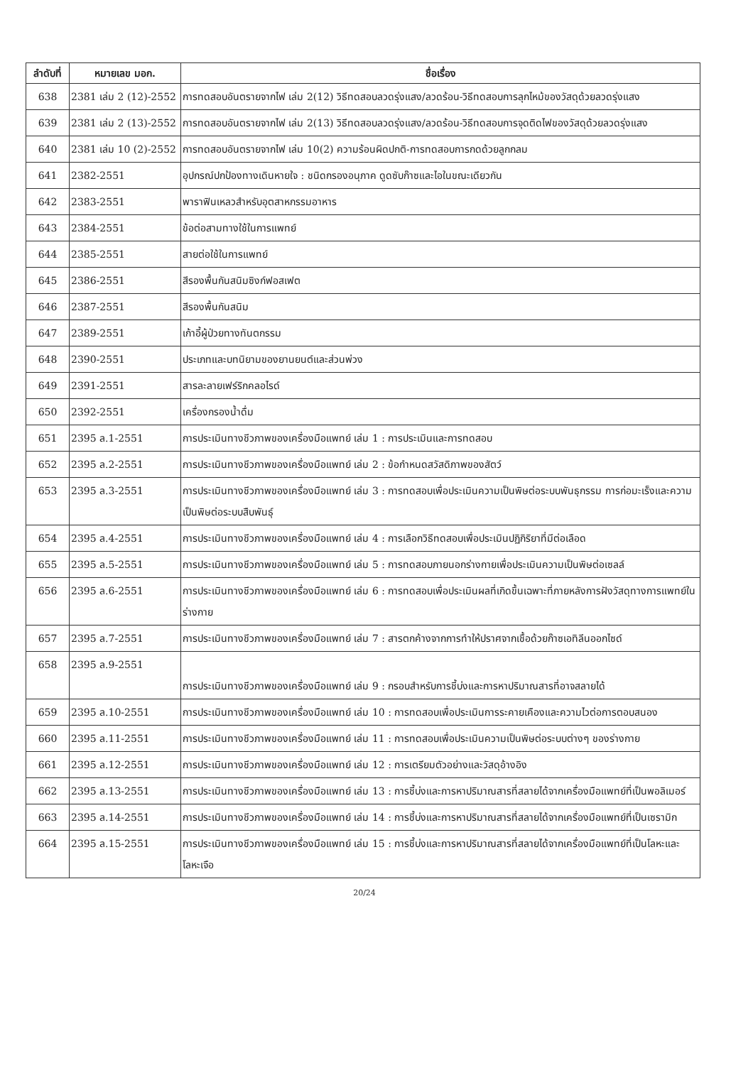| ลำดับที่ | หมายเลข มอก. | ชื่อเรื่อง |
| --- | --- | --- |
| 638 | 2381 เล่ม 2 (12)-2552 | การทดสอบอันตรายจากไฟ เล่ม 2(12) วิธีทดสอบลวดรุ่งแสง/ลวดร้อน-วิธีทดสอบการลุกไหม้ของวัสดุด้วยลวดรุ่งแสง |
| 639 | 2381 เล่ม 2 (13)-2552 | การทดสอบอันตรายจากไฟ เล่ม 2(13) วิธีทดสอบลวดรุ่งแสง/ลวดร้อน-วิธีทดสอบการจุดติดไฟของวัสดุด้วยลวดรุ่งแสง |
| 640 | 2381 เล่ม 10 (2)-2552 | การทดสอบอันตรายจากไฟ เล่ม 10(2) ความร้อนผิดปกติ-การทดสอบการกดด้วยลูกกลม |
| 641 | 2382-2551 | อุปกรณ์ปกป้องทางเดินหายใจ : ชนิดกรองอนุภาค ดูดซับก๊าซและไอในขณะเดียวกัน |
| 642 | 2383-2551 | พาราฟินเหลวสำหรับอุตสาหกรรมอาหาร |
| 643 | 2384-2551 | ข้อต่อสามทางใช้ในการแพทย์ |
| 644 | 2385-2551 | สายต่อใช้ในการแพทย์ |
| 645 | 2386-2551 | สีรองพื้นกันสนิมซิงก์ฟอสเฟต |
| 646 | 2387-2551 | สีรองพื้นกันสนิม |
| 647 | 2389-2551 | เก้าอี้ผู้ป่วยทางทันตกรรม |
| 648 | 2390-2551 | ประเภทและบทนิยามของยานยนต์และส่วนพ่วง |
| 649 | 2391-2551 | สารละลายเฟร์ริกคลอไรด์ |
| 650 | 2392-2551 | เครื่องกรองน้ำดื่ม |
| 651 | 2395 ล.1-2551 | การประเมินทางชีวภาพของเครื่องมือแพทย์ เล่ม 1 : การประเมินและการทดสอบ |
| 652 | 2395 ล.2-2551 | การประเมินทางชีวภาพของเครื่องมือแพทย์ เล่ม 2 : ข้อกำหนดสวัสดิภาพของสัตว์ |
| 653 | 2395 ล.3-2551 | การประเมินทางชีวภาพของเครื่องมือแพทย์ เล่ม 3 : การทดสอบเพื่อประเมินความเป็นพิษต่อระบบพันธุกรรม การก่อมะเร็งและความเป็นพิษต่อระบบสืบพันธุ์ |
| 654 | 2395 ล.4-2551 | การประเมินทางชีวภาพของเครื่องมือแพทย์ เล่ม 4 : การเลือกวิธีทดสอบเพื่อประเมินปฏิกิริยาที่มีต่อเลือด |
| 655 | 2395 ล.5-2551 | การประเมินทางชีวภาพของเครื่องมือแพทย์ เล่ม 5 : การทดสอบภายนอกร่างกายเพื่อประเมินความเป็นพิษต่อเซลล์ |
| 656 | 2395 ล.6-2551 | การประเมินทางชีวภาพของเครื่องมือแพทย์ เล่ม 6 : การทดสอบเพื่อประเมินผลที่เกิดขึ้นเฉพาะที่ภายหลังการฝังวัสดุทางการแพทย์ในร่างกาย |
| 657 | 2395 ล.7-2551 | การประเมินทางชีวภาพของเครื่องมือแพทย์ เล่ม 7 : สารตกค้างจากการทำให้ปราศจากเชื้อด้วยก๊าซเอทิลีนออกไซด์ |
| 658 | 2395 ล.9-2551 | การประเมินทางชีวภาพของเครื่องมือแพทย์ เล่ม 9 : กรอบสำหรับการชี้บ่งและการหาปริมาณสารที่อาจสลายได้ |
| 659 | 2395 ล.10-2551 | การประเมินทางชีวภาพของเครื่องมือแพทย์ เล่ม 10 : การทดสอบเพื่อประเมินการระคายเคืองและความไวต่อการตอบสนอง |
| 660 | 2395 ล.11-2551 | การประเมินทางชีวภาพของเครื่องมือแพทย์ เล่ม 11 : การทดสอบเพื่อประเมินความเป็นพิษต่อระบบต่างๆ ของร่างกาย |
| 661 | 2395 ล.12-2551 | การประเมินทางชีวภาพของเครื่องมือแพทย์ เล่ม 12 : การเตรียมตัวอย่างและวัสดุอ้างอิง |
| 662 | 2395 ล.13-2551 | การประเมินทางชีวภาพของเครื่องมือแพทย์ เล่ม 13 : การชี้บ่งและการหาปริมาณสารที่สลายได้จากเครื่องมือแพทย์ที่เป็นพอลิเมอร์ |
| 663 | 2395 ล.14-2551 | การประเมินทางชีวภาพของเครื่องมือแพทย์ เล่ม 14 : การชี้บ่งและการหาปริมาณสารที่สลายได้จากเครื่องมือแพทย์ที่เป็นเซรามิก |
| 664 | 2395 ล.15-2551 | การประเมินทางชีวภาพของเครื่องมือแพทย์ เล่ม 15 : การชี้บ่งและการหาปริมาณสารที่สลายได้จากเครื่องมือแพทย์ที่เป็นโลหะและโลหะเจือ |
20/24